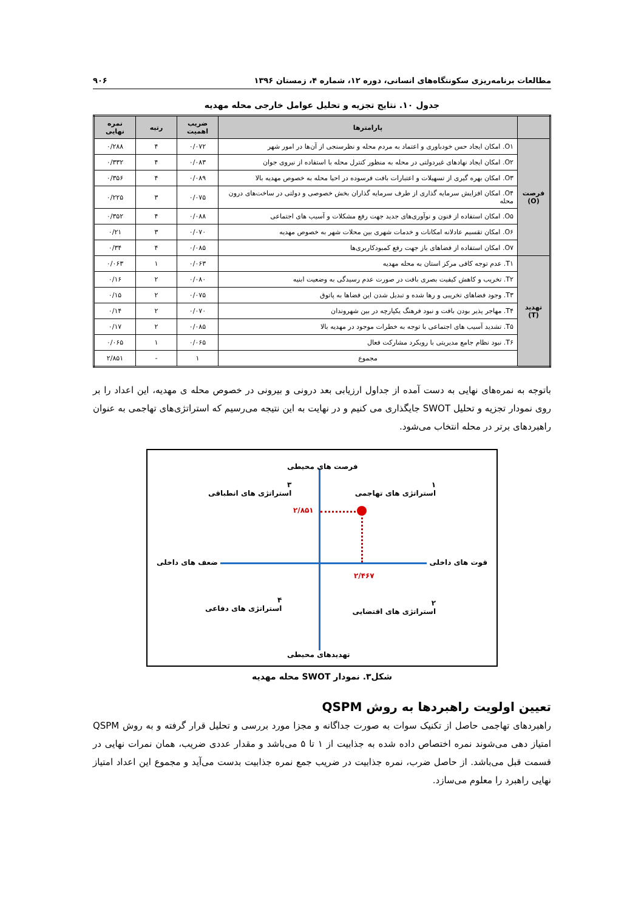مطالعات برنامه‌ریزی سکونتگاه‌های انسانی، دوره ۱۲، شماره ۴، زمستان ۱۳۹۶ ۹۰۶
جدول ۱۰. نتایج تجزیه و تحلیل عوامل خارجی محله مهدیه
| | پارامترها | ضریب اهمیت | رتبه | نمره نهایی |
| --- | --- | --- | --- | --- |
| فرصت (O) | O۱. امکان ایجاد حس خودباوری و اعتماد به مردم محله و نظرسنجی از آن‌ها در امور شهر | ۰/۰۷۲ | ۴ | ۰/۲۸۸ |
| | O۲. امکان ایجاد نهادهای غیردولتی در محله به منظور کنترل محله با استفاده از نیروی جوان | ۰/۰۸۳ | ۴ | ۰/۳۳۲ |
| | O۳. امکان بهره گیری از تسهیلات و اعتبارات بافت فرسوده در احیا محله به خصوص مهدیه بالا | ۰/۰۸۹ | ۴ | ۰/۳۵۶ |
| | O۴. امکان افزایش سرمایه گذاری از طرف سرمایه گذاران بخش خصوصی و دولتی در ساخت‌های درون محله | ۰/۰۷۵ | ۳ | ۰/۲۲۵ |
| | O۵. امکان استفاده از فنون و نوآوری‌های جدید جهت رفع مشکلات و آسیب های اجتماعی | ۰/۰۸۸ | ۴ | ۰/۳۵۲ |
| | O۶. امکان تقسیم عادلانه امکانات و خدمات شهری بین محلات شهر به خصوص مهدیه | ۰/۰۷۰ | ۳ | ۰/۲۱ |
| | O۷. امکان استفاده از فضاهای باز جهت رفع کمبودکاربری‌ها | ۰/۰۸۵ | ۴ | ۰/۳۴ |
| تهدید (T) | T۱. عدم توجه کافی مرکز استان به محله مهدیه | ۰/۰۶۳ | ۱ | ۰/۰۶۳ |
| | T۲. تخریب و کاهش کیفیت بصری بافت در صورت عدم رسیدگی به وضعیت ابنیه | ۰/۰۸۰ | ۲ | ۰/۱۶ |
| | T۳. وجود فضاهای تخریبی و رها شده و تبدیل شدن این فضاها به پاتوق | ۰/۰۷۵ | ۲ | ۰/۱۵ |
| | T۴. مهاجر پذیر بودن بافت و نبود فرهنگ یکپارچه در بین شهروندان | ۰/۰۷۰ | ۲ | ۰/۱۴ |
| | T۵. تشدید آسیب های اجتماعی با توجه به خطرات موجود در مهدیه بالا | ۰/۰۸۵ | ۲ | ۰/۱۷ |
| | T۶. نبود نظام جامع مدیریتی با رویکرد مشارکت فعال | ۰/۰۶۵ | ۱ | ۰/۰۶۵ |
| | مجموع | ۱ | - | ۲/۸۵۱ |
باتوجه به نمره‌های نهایی به دست آمده از جداول ارزیابی بعد درونی و بیرونی در خصوص محله ی مهدیه، این اعداد را بر روی نمودار تجزیه و تحلیل SWOT جایگذاری می کنیم و در نهایت به این نتیجه می‌رسیم که استراتژی‌های تهاجمی به عنوان راهبردهای برتر در محله انتخاب می‌شود.
فرصت های محیطی
۱
استراتژی های تهاجمی
۳
استراتژی های انطباقی
۲/۸۵۱
ضعف های داخلی قوت های داخلی
۲/۴۶۷
۴
استراتژی های دفاعی
۲
استراتژی های اقتضایی
تهدیدهای محیطی
شکل۳. نمودار SWOT محله مهدیه
تعیین اولویت راهبردها به روش QSPM
راهبردهای تهاجمی حاصل از تکنیک سوات به صورت جداگانه و مجزا مورد بررسی و تحلیل قرار گرفته و به روش QSPM امتیاز دهی می‌شوند نمره اختصاص داده شده به جذابیت از ۱ تا ۵ می‌باشد و مقدار عددی ضریب، همان نمرات نهایی در قسمت قبل می‌باشد. از حاصل ضرب، نمره جذابیت در ضریب جمع نمره جذابیت بدست می‌آید و مجموع این اعداد امتیاز نهایی راهبرد را معلوم می‌سازد.